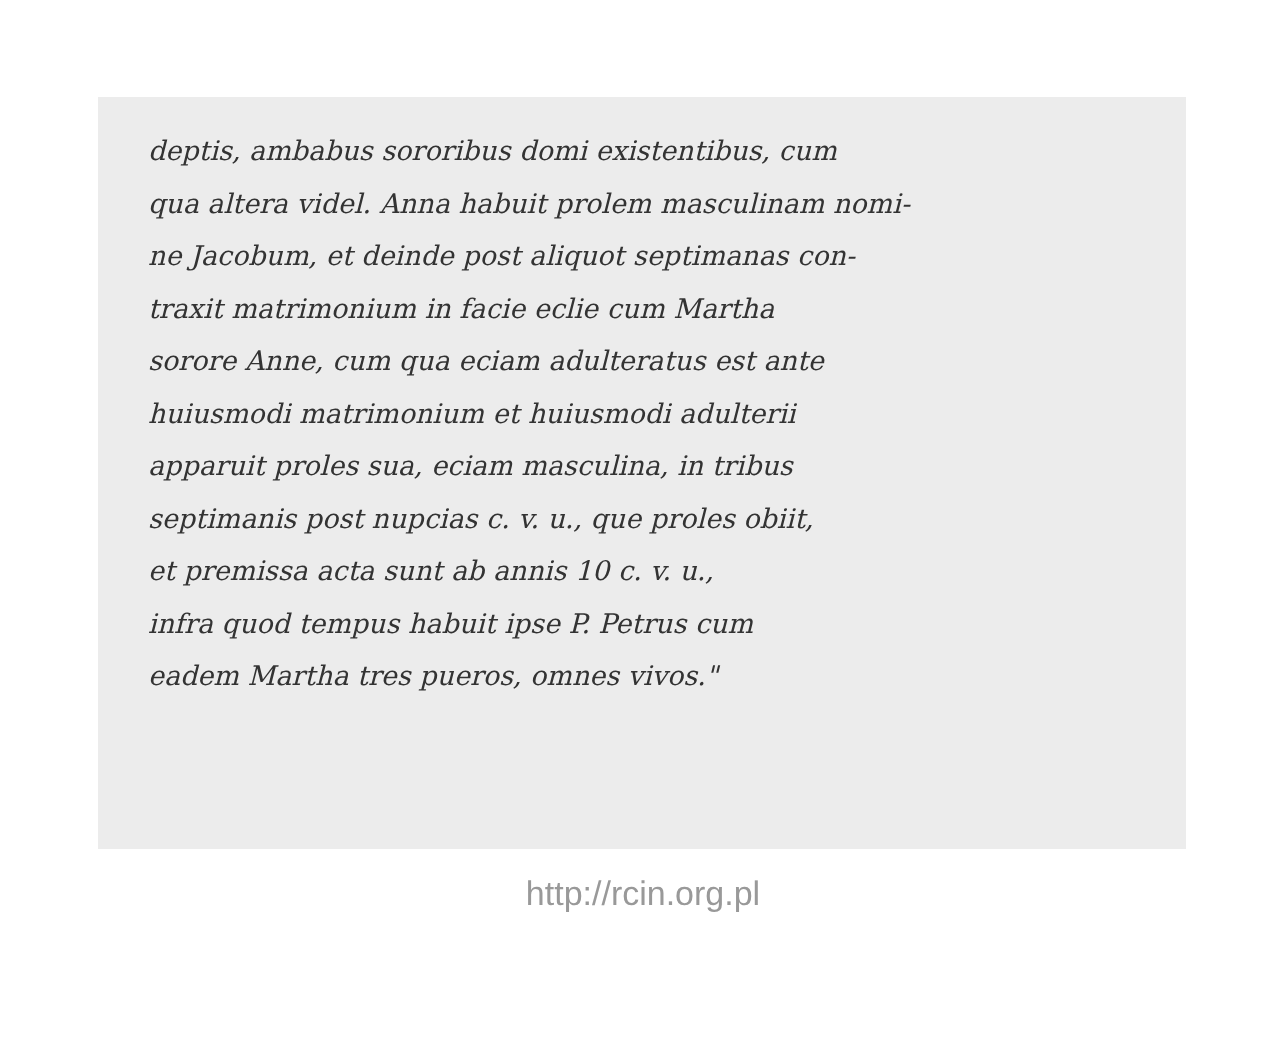deptis, ambabus sororibus domi existentibus, cum
qua altera videl. Anna habuit prolem masculinam nomi-
ne Jacobum, et deinde post aliquot septimanas con-
traxit matrimonium in facie eclie cum Martha
sorore Anne, cum qua eciam adulteratus est ante
huiusmodi matrimonium et huiusmodi adulterii
apparuit proles sua, eciam masculina, in tribus
septimanis post nupcias c. v. u., que proles obiit,
et premissa acta sunt ab annis 10 c. v. u.,
infra quod tempus habuit ipse P. Petrus cum
eadem Martha tres pueros, omnes vivos."
http://rcin.org.pl